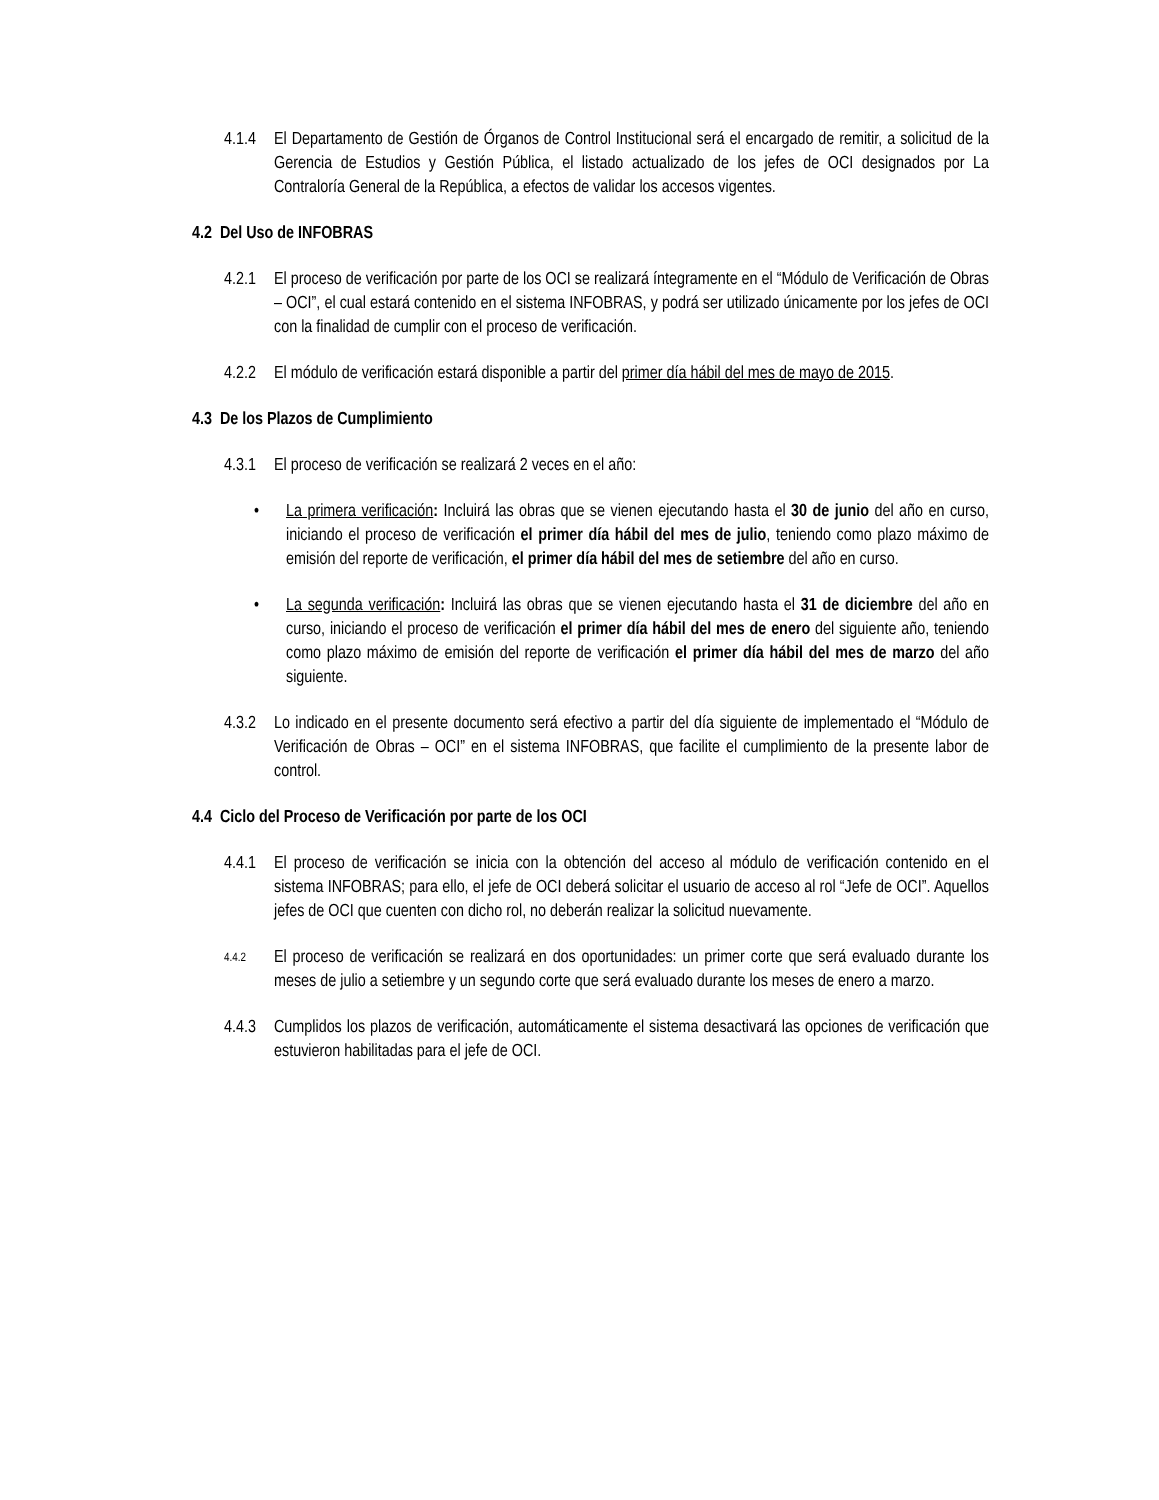4.1.4
El Departamento de Gestión de Órganos de Control Institucional será el encargado de remitir, a solicitud de la Gerencia de Estudios y Gestión Pública, el listado actualizado de los jefes de OCI designados por La Contraloría General de la República, a efectos de validar los accesos vigentes.
4.2 Del Uso de INFOBRAS
4.2.1
El proceso de verificación por parte de los OCI se realizará íntegramente en el “Módulo de Verificación de Obras – OCI”, el cual estará contenido en el sistema INFOBRAS, y podrá ser utilizado únicamente por los jefes de OCI con la finalidad de cumplir con el proceso de verificación.
4.2.2
El módulo de verificación estará disponible a partir del primer día hábil del mes de mayo de 2015.
4.3 De los Plazos de Cumplimiento
4.3.1
El proceso de verificación se realizará 2 veces en el año:
• La primera verificación: Incluirá las obras que se vienen ejecutando hasta el 30 de junio del año en curso, iniciando el proceso de verificación el primer día hábil del mes de julio, teniendo como plazo máximo de emisión del reporte de verificación, el primer día hábil del mes de setiembre del año en curso.
• La segunda verificación: Incluirá las obras que se vienen ejecutando hasta el 31 de diciembre del año en curso, iniciando el proceso de verificación el primer día hábil del mes de enero del siguiente año, teniendo como plazo máximo de emisión del reporte de verificación el primer día hábil del mes de marzo del año siguiente.
4.3.2
Lo indicado en el presente documento será efectivo a partir del día siguiente de implementado el “Módulo de Verificación de Obras – OCI” en el sistema INFOBRAS, que facilite el cumplimiento de la presente labor de control.
4.4 Ciclo del Proceso de Verificación por parte de los OCI
4.4.1
El proceso de verificación se inicia con la obtención del acceso al módulo de verificación contenido en el sistema INFOBRAS; para ello, el jefe de OCI deberá solicitar el usuario de acceso al rol “Jefe de OCI”. Aquellos jefes de OCI que cuenten con dicho rol, no deberán realizar la solicitud nuevamente.
4.4.2
El proceso de verificación se realizará en dos oportunidades: un primer corte que será evaluado durante los meses de julio a setiembre y un segundo corte que será evaluado durante los meses de enero a marzo.
4.4.3
Cumplidos los plazos de verificación, automáticamente el sistema desactivará las opciones de verificación que estuvieron habilitadas para el jefe de OCI.